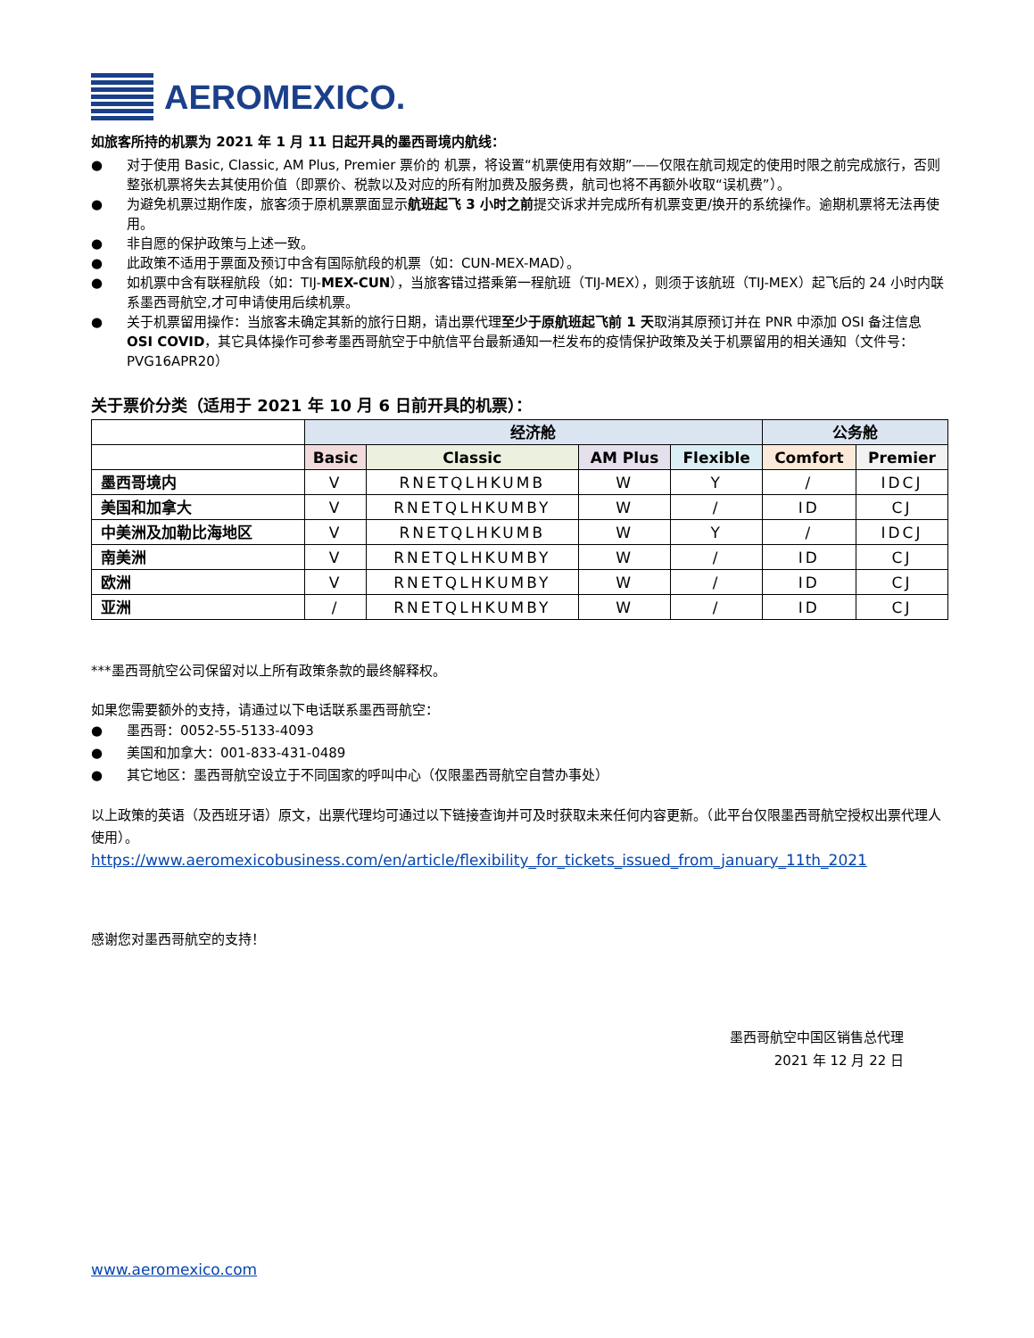AEROMEXICO.
如旅客所持的机票为 2021 年 1 月 11 日起开具的墨西哥境内航线：
● 对于使用 Basic, Classic, AM Plus, Premier 票价的 机票，将设置“机票使用有效期”——仅限在航司规定的使用时限之前完成旅行，否则整张机票将失去其使用价值（即票价、税款以及对应的所有附加费及服务费，航司也将不再额外收取“误机费”）。
● 为避免机票过期作废，旅客须于原机票票面显示航班起飞 3 小时之前提交诉求并完成所有机票变更/换开的系统操作。逾期机票将无法再使用。
● 非自愿的保护政策与上述一致。
● 此政策不适用于票面及预订中含有国际航段的机票（如：CUN-MEX-MAD）。
● 如机票中含有联程航段（如：TIJ-MEX-CUN），当旅客错过搭乘第一程航班（TIJ-MEX），则须于该航班（TIJ-MEX）起飞后的 24 小时内联系墨西哥航空,才可申请使用后续机票。
● 关于机票留用操作：当旅客未确定其新的旅行日期，请出票代理至少于原航班起飞前 1 天取消其原预订并在 PNR 中添加 OSI 备注信息 OSI COVID，其它具体操作可参考墨西哥航空于中航信平台最新通知一栏发布的疫情保护政策及关于机票留用的相关通知（文件号：PVG16APR20）
关于票价分类（适用于 2021 年 10 月 6 日前开具的机票）：
| | 经济舱 | | | | 公务舱 | |
| --- | --- | --- | --- | --- | --- | --- |
| | Basic | Classic | AM Plus | Flexible | Comfort | Premier |
| 墨西哥境内 | V | RNETQLHKUMB | W | Y | / | IDCJ |
| 美国和加拿大 | V | RNETQLHKUMBY | W | / | ID | CJ |
| 中美洲及加勒比海地区 | V | RNETQLHKUMB | W | Y | / | IDCJ |
| 南美洲 | V | RNETQLHKUMBY | W | / | ID | CJ |
| 欧洲 | V | RNETQLHKUMBY | W | / | ID | CJ |
| 亚洲 | / | RNETQLHKUMBY | W | / | ID | CJ |
***墨西哥航空公司保留对以上所有政策条款的最终解释权。
如果您需要额外的支持，请通过以下电话联系墨西哥航空：
● 墨西哥：0052-55-5133-4093
● 美国和加拿大：001-833-431-0489
● 其它地区：墨西哥航空设立于不同国家的呼叫中心（仅限墨西哥航空自营办事处）
以上政策的英语（及西班牙语）原文，出票代理均可通过以下链接查询并可及时获取未来任何内容更新。（此平台仅限墨西哥航空授权出票代理人使用）。
https://www.aeromexicobusiness.com/en/article/flexibility_for_tickets_issued_from_january_11th_2021
感谢您对墨西哥航空的支持！
墨西哥航空中国区销售总代理
2021 年 12 月 22 日
www.aeromexico.com